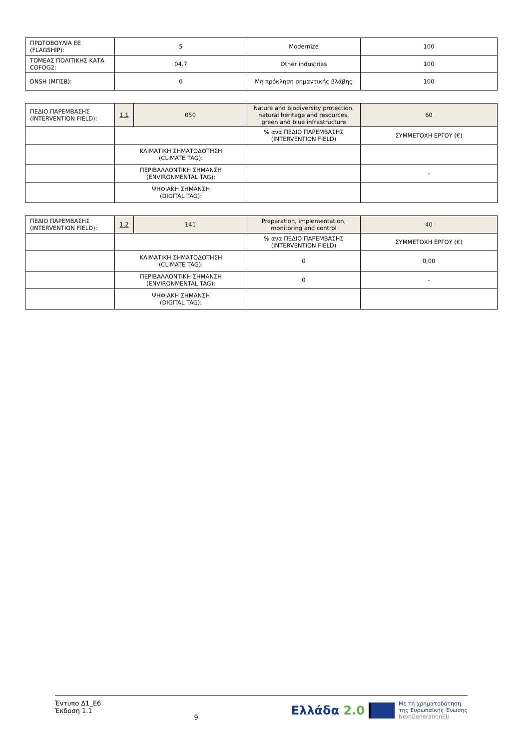| ΠΡΩΤΟΒΟΥΛΙΑ ΕΕ (FLAGSHIP): | 5 | Modernize | 100 |
| ΤΟΜΕΑΣ ΠΟΛΙΤΙΚΗΣ ΚΑΤΑ COFOG2: | 04.7 | Other industries | 100 |
| DNSH (ΜΠΣΒ): | 0 | Μη πρόκληση σημαντικής βλάβης | 100 |
| ΠΕΔΙΟ ΠΑΡΕΜΒΑΣΗΣ (INTERVENTION FIELD): | 1.1 | 050 | Nature and biodiversity protection, natural heritage and resources, green and blue infrastructure | 60 |
| | | | % ανα ΠΕΔΙΟ ΠΑΡΕΜΒΑΣΗΣ (INTERVENTION FIELD) | ΣΥΜΜΕΤΟΧΗ ΕΡΓΟΥ (€) |
| | ΚΛΙΜΑΤΙΚΗ ΣΗΜΑΤΟΔΟΤΗΣΗ (CLIMATE TAG): | | | |
| | ΠΕΡΙΒΑΛΛΟΝΤΙΚΗ ΣΗΜΑΝΣΗ (ENVIRONMENTAL TAG): | | | - |
| | ΨΗΦΙΑΚΗ ΣΗΜΑΝΣΗ (DIGITAL TAG): | | | |
| ΠΕΔΙΟ ΠΑΡΕΜΒΑΣΗΣ (INTERVENTION FIELD): | 1.2 | 141 | Preparation, implementation, monitoring and control | 40 |
| | | | % ανα ΠΕΔΙΟ ΠΑΡΕΜΒΑΣΗΣ (INTERVENTION FIELD) | ΣΥΜΜΕΤΟΧΗ ΕΡΓΟΥ (€) |
| | ΚΛΙΜΑΤΙΚΗ ΣΗΜΑΤΟΔΟΤΗΣΗ (CLIMATE TAG): | | 0 | 0,00 |
| | ΠΕΡΙΒΑΛΛΟΝΤΙΚΗ ΣΗΜΑΝΣΗ (ENVIRONMENTAL TAG): | | 0 | - |
| | ΨΗΦΙΑΚΗ ΣΗΜΑΝΣΗ (DIGITAL TAG): | | | |
Έντυπο Δ1_Ε6
Έκδοση 1.1
9
Ελλάδα 2.0 Με τη χρηματοδότηση
της Ευρωπαϊκής Ένωσης
NextGenerationEU